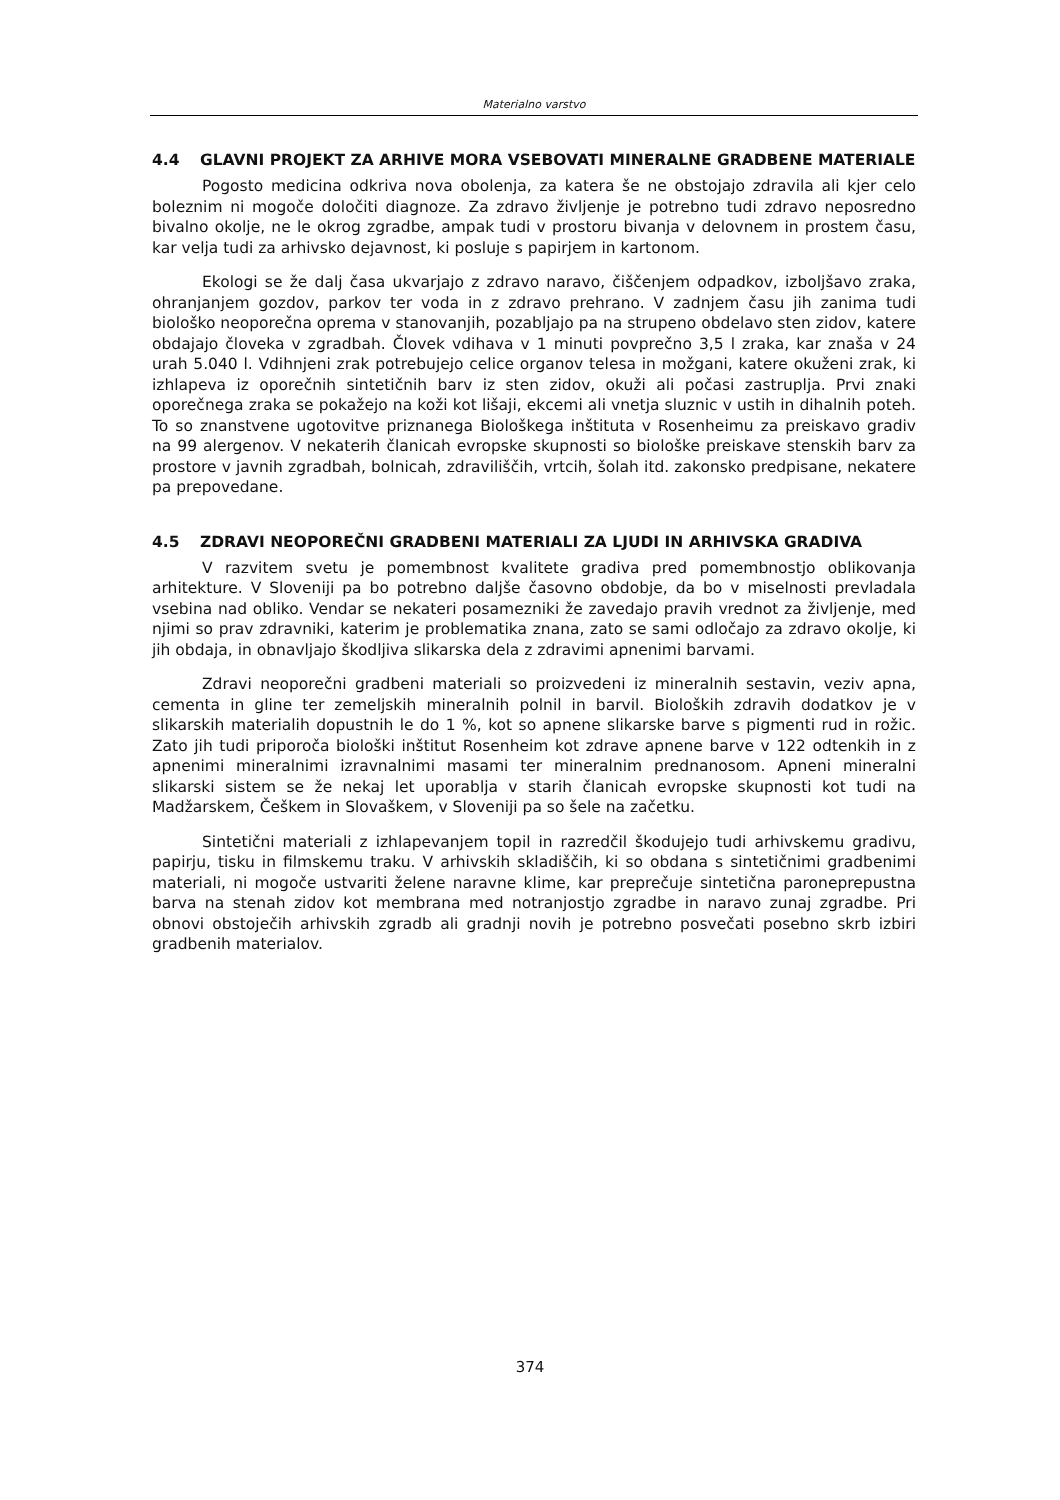Materialno varstvo
4.4 GLAVNI PROJEKT ZA ARHIVE MORA VSEBOVATI MINERALNE GRADBENE MATERIALE
Pogosto medicina odkriva nova obolenja, za katera še ne obstojajo zdravila ali kjer celo boleznim ni mogoče določiti diagnoze. Za zdravo življenje je potrebno tudi zdravo neposredno bivalno okolje, ne le okrog zgradbe, ampak tudi v prostoru bivanja v delovnem in prostem času, kar velja tudi za arhivsko dejavnost, ki posluje s papirjem in kartonom.
Ekologi se že dalj časa ukvarjajo z zdravo naravo, čiščenjem odpadkov, izboljšavo zraka, ohranjanjem gozdov, parkov ter voda in z zdravo prehrano. V zadnjem času jih zanima tudi biološko neoporečna oprema v stanovanjih, pozabljajo pa na strupeno obdelavo sten zidov, katere obdajajo človeka v zgradbah. Človek vdihava v 1 minuti povprečno 3,5 l zraka, kar znaša v 24 urah 5.040 l. Vdihnjeni zrak potrebujejo celice organov telesa in možgani, katere okuženi zrak, ki izhlapeva iz oporečnih sintetičnih barv iz sten zidov, okuži ali počasi zastruplja. Prvi znaki oporečnega zraka se pokažejo na koži kot lišaji, ekcemi ali vnetja sluznic v ustih in dihalnih poteh. To so znanstvene ugotovitve priznanega Biološkega inštituta v Rosenheimu za preiskavo gradiv na 99 alergenov. V nekaterih članicah evropske skupnosti so biološke preiskave stenskih barv za prostore v javnih zgradbah, bolnicah, zdraviliščih, vrtcih, šolah itd. zakonsko predpisane, nekatere pa prepovedane.
4.5 ZDRAVI NEOPOREČNI GRADBENI MATERIALI ZA LJUDI IN ARHIVSKA GRADIVA
V razvitem svetu je pomembnost kvalitete gradiva pred pomembnostjo oblikovanja arhitekture. V Sloveniji pa bo potrebno daljše časovno obdobje, da bo v miselnosti prevladala vsebina nad obliko. Vendar se nekateri posamezniki že zavedajo pravih vrednot za življenje, med njimi so prav zdravniki, katerim je problematika znana, zato se sami odločajo za zdravo okolje, ki jih obdaja, in obnavljajo škodljiva slikarska dela z zdravimi apnenimi barvami.
Zdravi neoporečni gradbeni materiali so proizvedeni iz mineralnih sestavin, veziv apna, cementa in gline ter zemeljskih mineralnih polnil in barvil. Bioloških zdravih dodatkov je v slikarskih materialih dopustnih le do 1 %, kot so apnene slikarske barve s pigmenti rud in rožic. Zato jih tudi priporoča biološki inštitut Rosenheim kot zdrave apnene barve v 122 odtenkih in z apnenimi mineralnimi izravnalnimi masami ter mineralnim prednanosom. Apneni mineralni slikarski sistem se že nekaj let uporablja v starih članicah evropske skupnosti kot tudi na Madžarskem, Češkem in Slovaškem, v Sloveniji pa so šele na začetku.
Sintetični materiali z izhlapevanjem topil in razredčil škodujejo tudi arhivskemu gradivu, papirju, tisku in filmskemu traku. V arhivskih skladiščih, ki so obdana s sintetičnimi gradbenimi materiali, ni mogoče ustvariti želene naravne klime, kar preprečuje sintetična paroneprepustna barva na stenah zidov kot membrana med notranjostjo zgradbe in naravo zunaj zgradbe. Pri obnovi obstoječih arhivskih zgradb ali gradnji novih je potrebno posvečati posebno skrb izbiri gradbenih materialov.
374